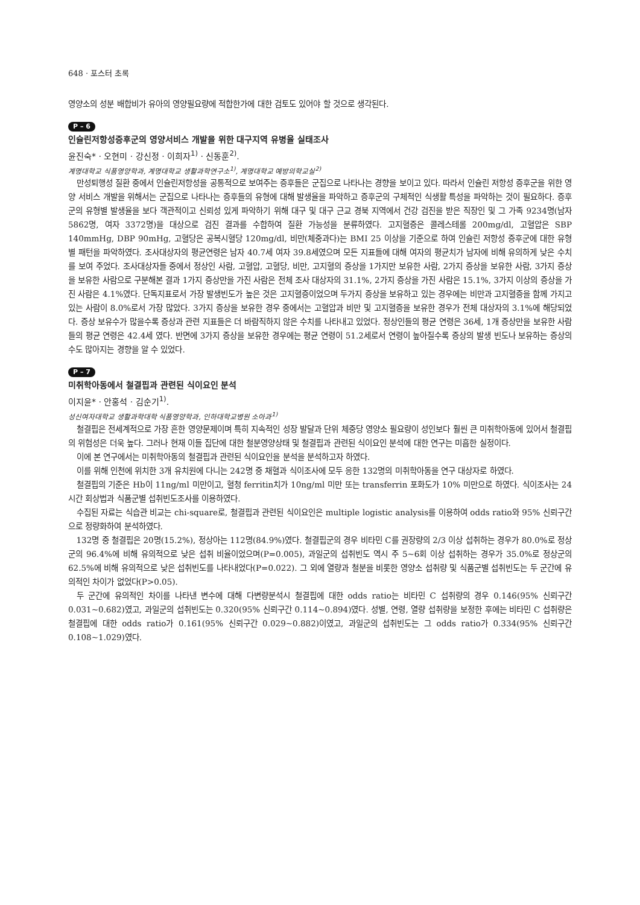648 · 포스터 초록
영양소의 성분 배합비가 유아의 영양필요량에 적합한가에 대한 검토도 있어야 할 것으로 생각된다.
P – 6
인슐린저항성증후군의 영양서비스 개발을 위한 대구지역 유병율 실태조사
윤진숙* · 오현미 · 강신정 · 이희자<sup>1)</sup> · 신동훈<sup>2)</sup>.
계명대학교 식품영양학과, 계명대학교 생활과학연구소<sup>1)</sup>, 계명대학교 예방의학교실<sup>2)</sup>
만성퇴행성 질환 중에서 인슐린저항성을 공통적으로 보여주는 증후들은 군집으로 나타나는 경향을 보이고 있다. 따라서 인슐린 저항성 증후군을 위한 영양 서비스 개발을 위해서는 군집으로 나타나는 증후들의 유형에 대해 발생율을 파악하고 증후군의 구체적인 식생활 특성을 파악하는 것이 필요하다. 증후군의 유형별 발생율을 보다 객관적이고 신뢰성 있게 파악하기 위해 대구 및 대구 근교 경북 지역에서 건강 검진을 받은 직장인 및 그 가족 9234명(남자 5862명, 여자 3372명)을 대상으로 검진 결과를 수합하여 질환 가능성을 분류하였다. 고지혈증은 콜레스테롤 200mg/dl, 고혈압은 SBP 140mmHg, DBP 90mHg, 고혈당은 공복시혈당 120mg/dl, 비만(체중과다)는 BMI 25 이상을 기준으로 하여 인슐린 저항성 증후군에 대한 유형별 패턴을 파악하였다. 조사대상자의 평균연령은 남자 40.7세 여자 39.8세였으며 모든 지표들에 대해 여자의 평균치가 남자에 비해 유의하게 낮은 수치를 보여 주었다. 조사대상자들 중에서 정상인 사람, 고혈압, 고혈당, 비만, 고지혈의 증상을 1가지만 보유한 사람, 2가지 증상을 보유한 사람, 3가지 증상을 보유한 사람으로 구분해본 결과 1가지 증상만을 가진 사람은 전체 조사 대상자의 31.1%, 2가지 증상을 가진 사람은 15.1%, 3가지 이상의 증상을 가진 사람은 4.1%였다. 단독지표로서 가장 발생빈도가 높은 것은 고지혈증이었으며 두가지 증상을 보유하고 있는 경우에는 비만과 고지혈증을 함께 가지고 있는 사람이 8.0%로서 가장 많았다. 3가지 증상을 보유한 경우 중에서는 고혈압과 비만 및 고지혈증을 보유한 경우가 전체 대상자의 3.1%에 해당되었다. 증상 보유수가 많을수록 증상과 관련 지표들은 더 바람직하지 않은 수치를 나타내고 있었다. 정상인들의 평균 연령은 36세, 1개 증상만을 보유한 사람들의 평균 연령은 42.4세 였다. 반면에 3가지 증상을 보유한 경우에는 평균 연령이 51.2세로서 연령이 높아질수록 증상의 발생 빈도나 보유하는 증상의 수도 많아지는 경향을 알 수 있었다.
P – 7
미취학아동에서 철결핍과 관련된 식이요인 분석
이지윤* · 안홍석 · 김순기<sup>1)</sup>.
성신여자대학교 생활과학대학 식품영양학과, 인하대학교병원 소아과<sup>1)</sup>
철결핍은 전세계적으로 가장 흔한 영양문제이며 특히 지속적인 성장 발달과 단위 체중당 영양소 필요량이 성인보다 훨씬 큰 미취학아동에 있어서 철결핍의 위험성은 더욱 높다. 그러나 현재 이들 집단에 대한 철분영양상태 및 철결핍과 관련된 식이요인 분석에 대한 연구는 미흡한 실정이다.
이에 본 연구에서는 미취학아동의 철결핍과 관련된 식이요인을 분석을 분석하고자 하였다.
이를 위해 인천에 위치한 3개 유치원에 다니는 242명 중 채혈과 식이조사에 모두 응한 132명의 미취학아동을 연구 대상자로 하였다.
철결핍의 기준은 Hb이 11ng/ml 미만이고, 혈청 ferritin치가 10ng/ml 미만 또는 transferrin 포화도가 10% 미만으로 하였다. 식이조사는 24시간 회상법과 식품군별 섭취빈도조사를 이용하였다.
수집된 자료는 식습관 비교는 chi-square로, 철결핍과 관련된 식이요인은 multiple logistic analysis를 이용하여 odds ratio와 95% 신뢰구간으로 정량화하여 분석하였다.
132명 중 철결핍은 20명(15.2%), 정상아는 112명(84.9%)였다. 철결핍군의 경우 비타민 C를 권장량의 2/3 이상 섭취하는 경우가 80.0%로 정상군의 96.4%에 비해 유의적으로 낮은 섭취 비율이었으며(P=0.005), 과일군의 섭취빈도 역시 주 5~6회 이상 섭취하는 경우가 35.0%로 정상군의 62.5%에 비해 유의적으로 낮은 섭취빈도를 나타내었다(P=0.022). 그 외에 열량과 철분을 비롯한 영양소 섭취량 및 식품군별 섭취빈도는 두 군간에 유의적인 차이가 없었다(P>0.05).
두 군간에 유의적인 차이를 나타낸 변수에 대해 다변량분석시 철결핍에 대한 odds ratio는 비타민 C 섭취량의 경우 0.146(95% 신뢰구간 0.031~0.682)였고, 과일군의 섭취빈도는 0.320(95% 신뢰구간 0.114~0.894)였다. 성별, 연령, 열량 섭취량을 보정한 후에는 비타민 C 섭취량은 철결핍에 대한 odds ratio가 0.161(95% 신뢰구간 0.029~0.882)이였고, 과일군의 섭취빈도는 그 odds ratio가 0.334(95% 신뢰구간 0.108~1.029)였다.